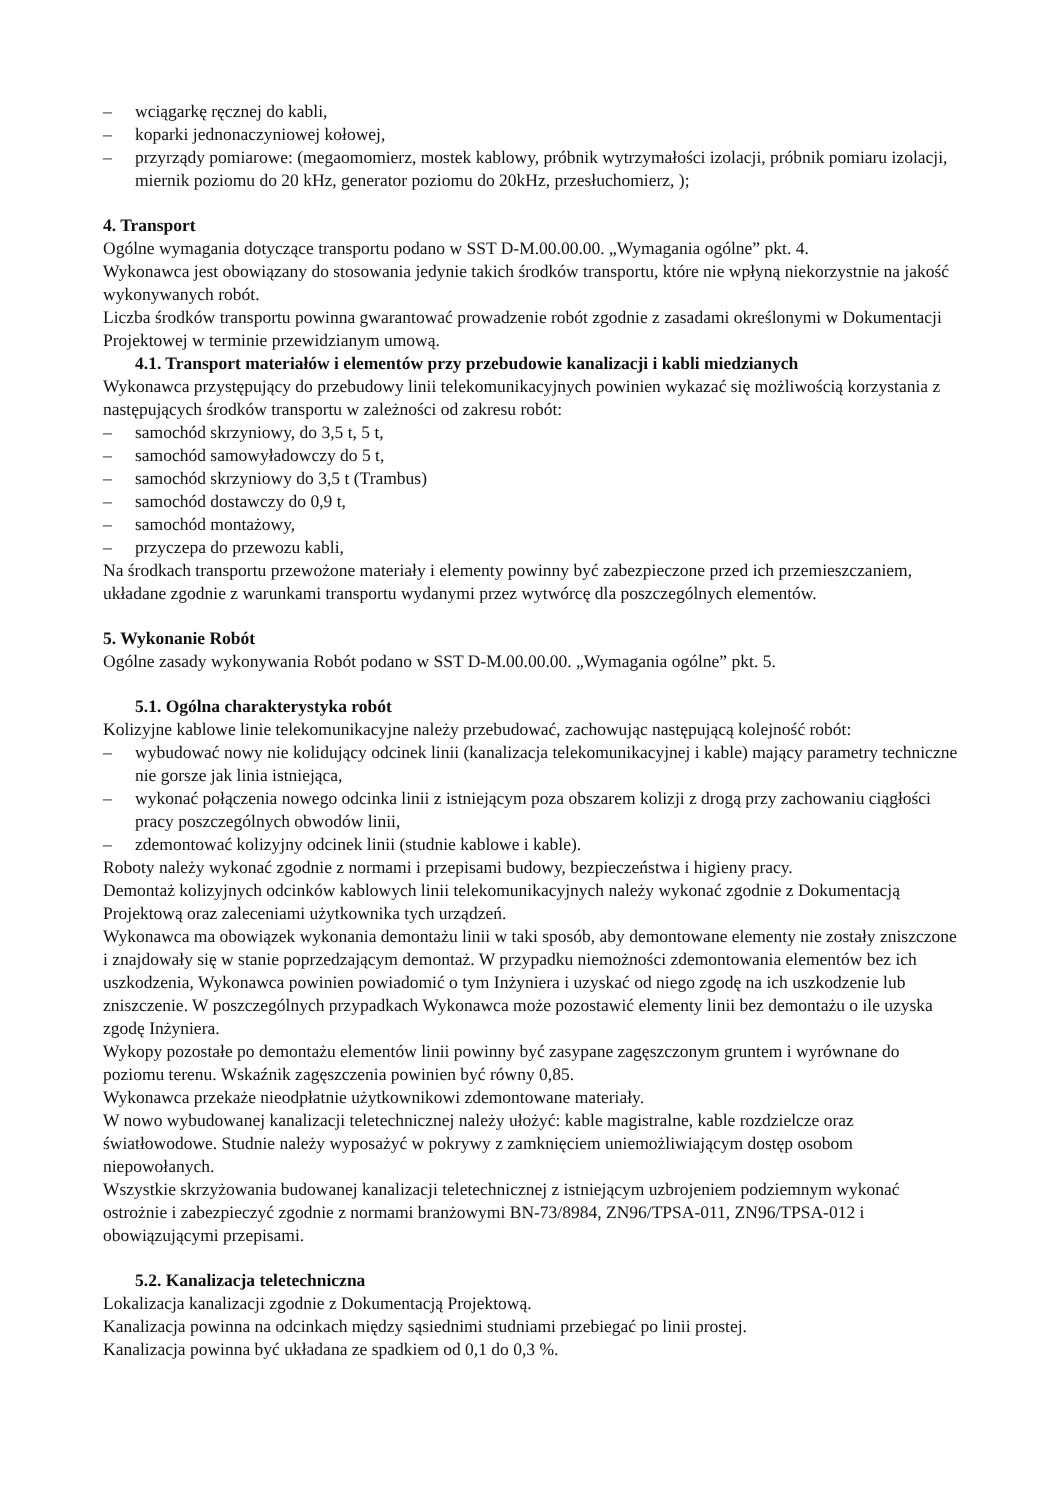– wciągarkę ręcznej do kabli,
– koparki jednonaczyniowej kołowej,
– przyrządy pomiarowe: (megaomomierz, mostek kablowy, próbnik wytrzymałości izolacji, próbnik pomiaru izolacji, miernik poziomu do 20 kHz, generator poziomu do 20kHz, przesłuchomierz, );
4. Transport
Ogólne wymagania dotyczące transportu podano w SST D-M.00.00.00. „Wymagania ogólne” pkt. 4.
Wykonawca jest obowiązany do stosowania jedynie takich środków transportu, które nie wpłyną niekorzystnie na jakość wykonywanych robót.
Liczba środków transportu powinna gwarantować prowadzenie robót zgodnie z zasadami określonymi w Dokumentacji Projektowej w terminie przewidzianym umową.
4.1. Transport materiałów i elementów przy przebudowie kanalizacji i kabli miedzianych
Wykonawca przystępujący do przebudowy linii telekomunikacyjnych powinien wykazać się możliwością korzystania z następujących środków transportu w zależności od zakresu robót:
– samochód skrzyniowy, do 3,5 t, 5 t,
– samochód samowyładowczy do 5 t,
– samochód skrzyniowy do 3,5 t (Trambus)
– samochód dostawczy do 0,9 t,
– samochód montażowy,
– przyczepa do przewozu kabli,
Na środkach transportu przewożone materiały i elementy powinny być zabezpieczone przed ich przemieszczaniem, układane zgodnie z warunkami transportu wydanymi przez wytwórcę dla poszczególnych elementów.
5. Wykonanie Robót
Ogólne zasady wykonywania Robót podano w SST D-M.00.00.00. „Wymagania ogólne” pkt. 5.
5.1. Ogólna charakterystyka robót
Kolizyjne kablowe linie telekomunikacyjne należy przebudować, zachowując następującą kolejność robót:
– wybudować nowy nie kolidujący odcinek linii (kanalizacja telekomunikacyjnej i kable) mający parametry techniczne nie gorsze jak linia istniejąca,
– wykonać połączenia nowego odcinka linii z istniejącym poza obszarem kolizji z drogą przy zachowaniu ciągłości pracy poszczególnych obwodów linii,
– zdemontować kolizyjny odcinek linii (studnie kablowe i kable).
Roboty należy wykonać zgodnie z normami i przepisami budowy, bezpieczeństwa i higieny pracy.
Demontaż kolizyjnych odcinków kablowych linii telekomunikacyjnych należy wykonać zgodnie z Dokumentacją Projektową oraz zaleceniami użytkownika tych urządzeń.
Wykonawca ma obowiązek wykonania demontażu linii w taki sposób, aby demontowane elementy nie zostały zniszczone i znajdowały się w stanie poprzedzającym demontaż. W przypadku niemożności zdemontowania elementów bez ich uszkodzenia, Wykonawca powinien powiadomić o tym Inżyniera i uzyskać od niego zgodę na ich uszkodzenie lub zniszczenie. W poszczególnych przypadkach Wykonawca może pozostawić elementy linii bez demontażu o ile uzyska zgodę Inżyniera.
Wykopy pozostałe po demontażu elementów linii powinny być zasypane zagęszczonym gruntem i wyrównane do poziomu terenu. Wskaźnik zagęszczenia powinien być równy 0,85.
Wykonawca przekaże nieodpłatnie użytkownikowi zdemontowane materiały.
W nowo wybudowanej kanalizacji teletechnicznej należy ułożyć: kable magistralne, kable rozdzielcze oraz światłowodowe. Studnie należy wyposażyć w pokrywy z zamknięciem uniemożliwiającym dostęp osobom niepowołanych.
Wszystkie skrzyżowania budowanej kanalizacji teletechnicznej z istniejącym uzbrojeniem podziemnym wykonać ostrożnie i zabezpieczyć zgodnie z normami branżowymi BN-73/8984, ZN96/TPSA-011, ZN96/TPSA-012 i obowiązującymi przepisami.
5.2. Kanalizacja teletechniczna
Lokalizacja kanalizacji zgodnie z Dokumentacją Projektową.
Kanalizacja powinna na odcinkach między sąsiednimi studniami przebiegać po linii prostej.
Kanalizacja powinna być układana ze spadkiem od 0,1 do 0,3 %.